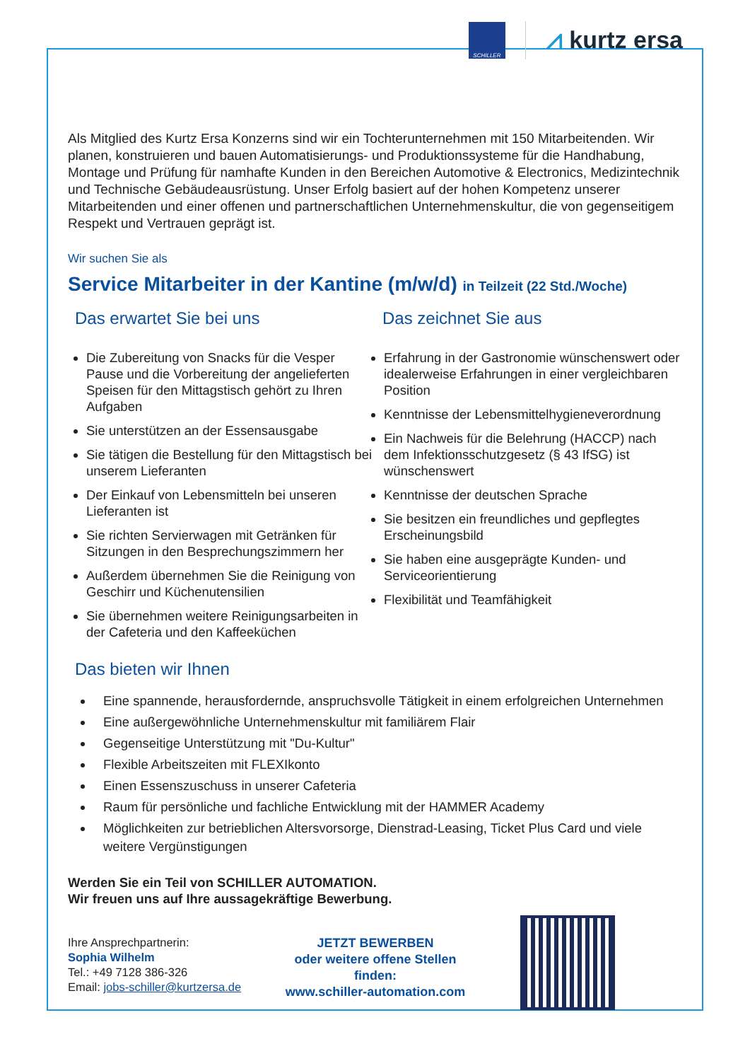SCHILLER
⩘ kurtz ersa
Als Mitglied des Kurtz Ersa Konzerns sind wir ein Tochterunternehmen mit 150 Mitarbeitenden. Wir planen, konstruieren und bauen Automatisierungs- und Produktionssysteme für die Handhabung, Montage und Prüfung für namhafte Kunden in den Bereichen Automotive & Electronics, Medizintechnik und Technische Gebäudeausrüstung. Unser Erfolg basiert auf der hohen Kompetenz unserer Mitarbeitenden und einer offenen und partnerschaftlichen Unternehmenskultur, die von gegenseitigem Respekt und Vertrauen geprägt ist.
Wir suchen Sie als
Service Mitarbeiter in der Kantine (m/w/d) in Teilzeit (22 Std./Woche)
Das erwartet Sie bei uns
Die Zubereitung von Snacks für die Vesper Pause und die Vorbereitung der angelieferten Speisen für den Mittagstisch gehört zu Ihren Aufgaben
Sie unterstützen an der Essensausgabe
Sie tätigen die Bestellung für den Mittagstisch bei unserem Lieferanten
Der Einkauf von Lebensmitteln bei unseren Lieferanten ist
Sie richten Servierwagen mit Getränken für Sitzungen in den Besprechungszimmern her
Außerdem übernehmen Sie die Reinigung von Geschirr und Küchenutensilien
Sie übernehmen weitere Reinigungsarbeiten in der Cafeteria und den Kaffeeküchen
Das zeichnet Sie aus
Erfahrung in der Gastronomie wünschenswert oder idealerweise Erfahrungen in einer vergleichbaren Position
Kenntnisse der Lebensmittelhygieneverordnung
Ein Nachweis für die Belehrung (HACCP) nach dem Infektionsschutzgesetz (§ 43 IfSG) ist wünschenswert
Kenntnisse der deutschen Sprache
Sie besitzen ein freundliches und gepflegtes Erscheinungsbild
Sie haben eine ausgeprägte Kunden- und Serviceorientierung
Flexibilität und Teamfähigkeit
Das bieten wir Ihnen
Eine spannende, herausfordernde, anspruchsvolle Tätigkeit in einem erfolgreichen Unternehmen
Eine außergewöhnliche Unternehmenskultur mit familiärem Flair
Gegenseitige Unterstützung mit "Du-Kultur"
Flexible Arbeitszeiten mit FLEXIkonto
Einen Essenszuschuss in unserer Cafeteria
Raum für persönliche und fachliche Entwicklung mit der HAMMER Academy
Möglichkeiten zur betrieblichen Altersvorsorge, Dienstrad-Leasing, Ticket Plus Card und viele weitere Vergünstigungen
Werden Sie ein Teil von SCHILLER AUTOMATION.
Wir freuen uns auf Ihre aussagekräftige Bewerbung.
Ihre Ansprechpartnerin:
Sophia Wilhelm
Tel.: +49 7128 386-326
Email: jobs-schiller@kurtzersa.de
JETZT BEWERBEN
oder weitere offene Stellen finden:
www.schiller-automation.com